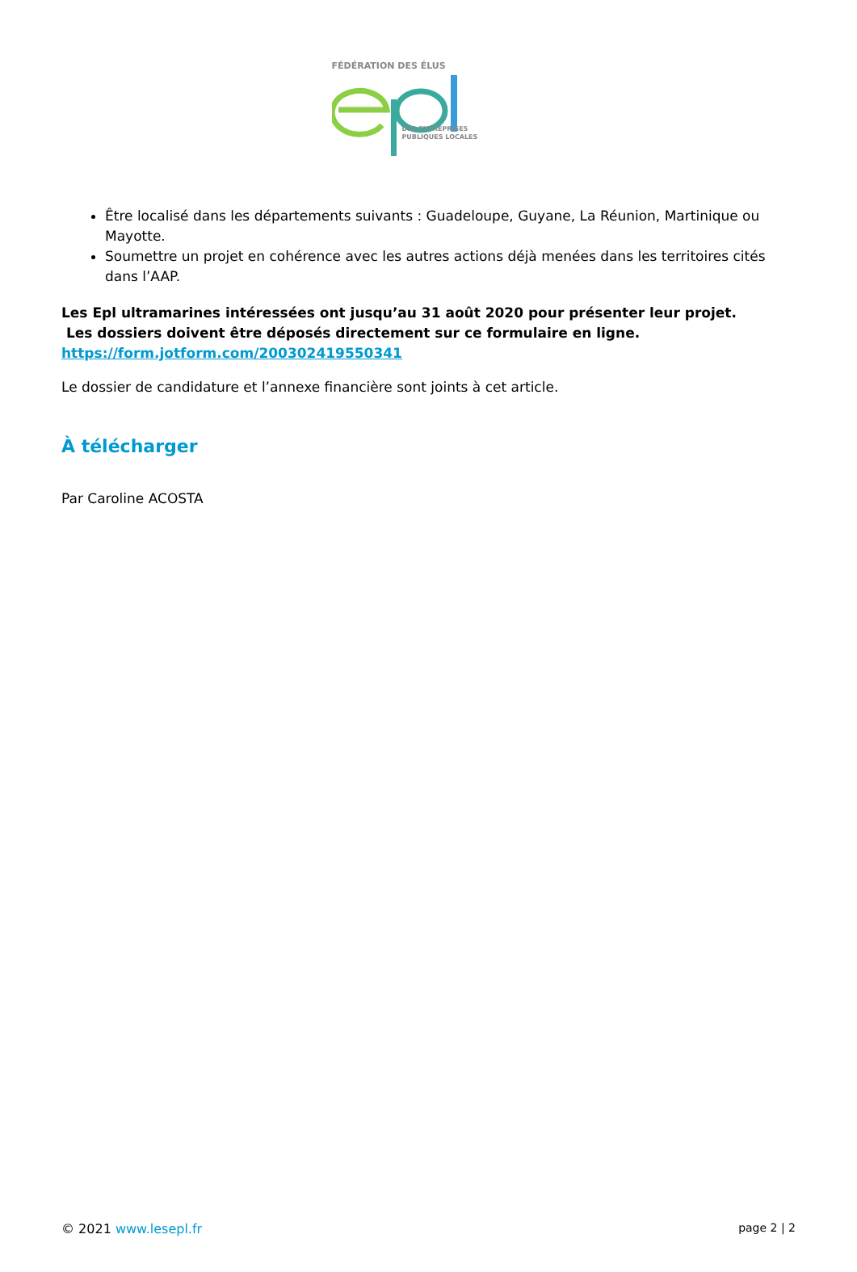FÉDÉRATION DES ÉLUS
DES ENTREPRISES
PUBLIQUES LOCALES
Être localisé dans les départements suivants : Guadeloupe, Guyane, La Réunion, Martinique ou Mayotte.
Soumettre un projet en cohérence avec les autres actions déjà menées dans les territoires cités dans l’AAP.
Les Epl ultramarines intéressées ont jusqu’au 31 août 2020 pour présenter leur projet.
Les dossiers doivent être déposés directement sur ce formulaire en ligne.
https://form.jotform.com/200302419550341
Le dossier de candidature et l’annexe financière sont joints à cet article.
À télécharger
Par Caroline ACOSTA
© 2021 www.lesepl.fr page 2 | 2